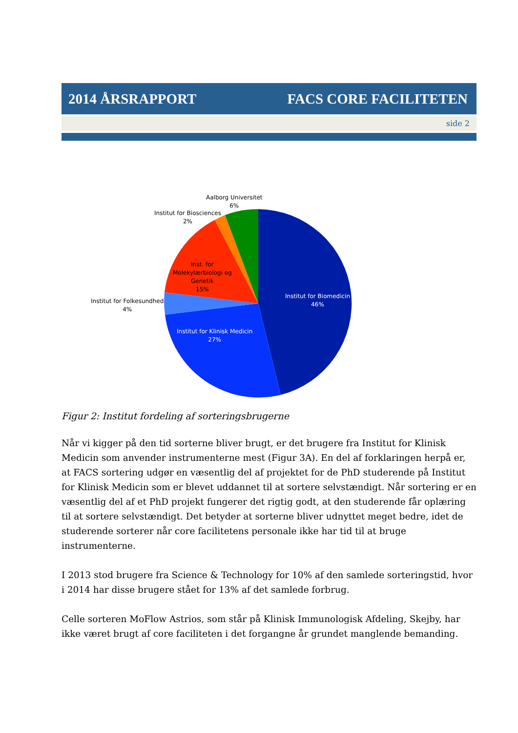2014 ÅRSRAPPORT FACS CORE FACILITETEN
side 2
Aalborg Universitet
6%
Institut for Biosciences
2%
Inst. for
Molekylærbiologi og
Genetik
15%
Institut for Folkesundhed
4%
Institut for Biomedicin
46%
Institut for Klinisk Medicin
27%
Figur 2: Institut fordeling af sorteringsbrugerne
Når vi kigger på den tid sorterne bliver brugt, er det brugere fra Institut for Klinisk Medicin som anvender instrumenterne mest (Figur 3A). En del af forklaringen herpå er, at FACS sortering udgør en væsentlig del af projektet for de PhD studerende på Institut for Klinisk Medicin som er blevet uddannet til at sortere selvstændigt. Når sortering er en væsentlig del af et PhD projekt fungerer det rigtig godt, at den studerende får oplæring til at sortere selvstændigt. Det betyder at sorterne bliver udnyttet meget bedre, idet de studerende sorterer når core facilitetens personale ikke har tid til at bruge instrumenterne.
I 2013 stod brugere fra Science & Technology for 10% af den samlede sorteringstid, hvor i 2014 har disse brugere stået for 13% af det samlede forbrug.
Celle sorteren MoFlow Astrios, som står på Klinisk Immunologisk Afdeling, Skejby, har ikke været brugt af core faciliteten i det forgangne år grundet manglende bemanding.